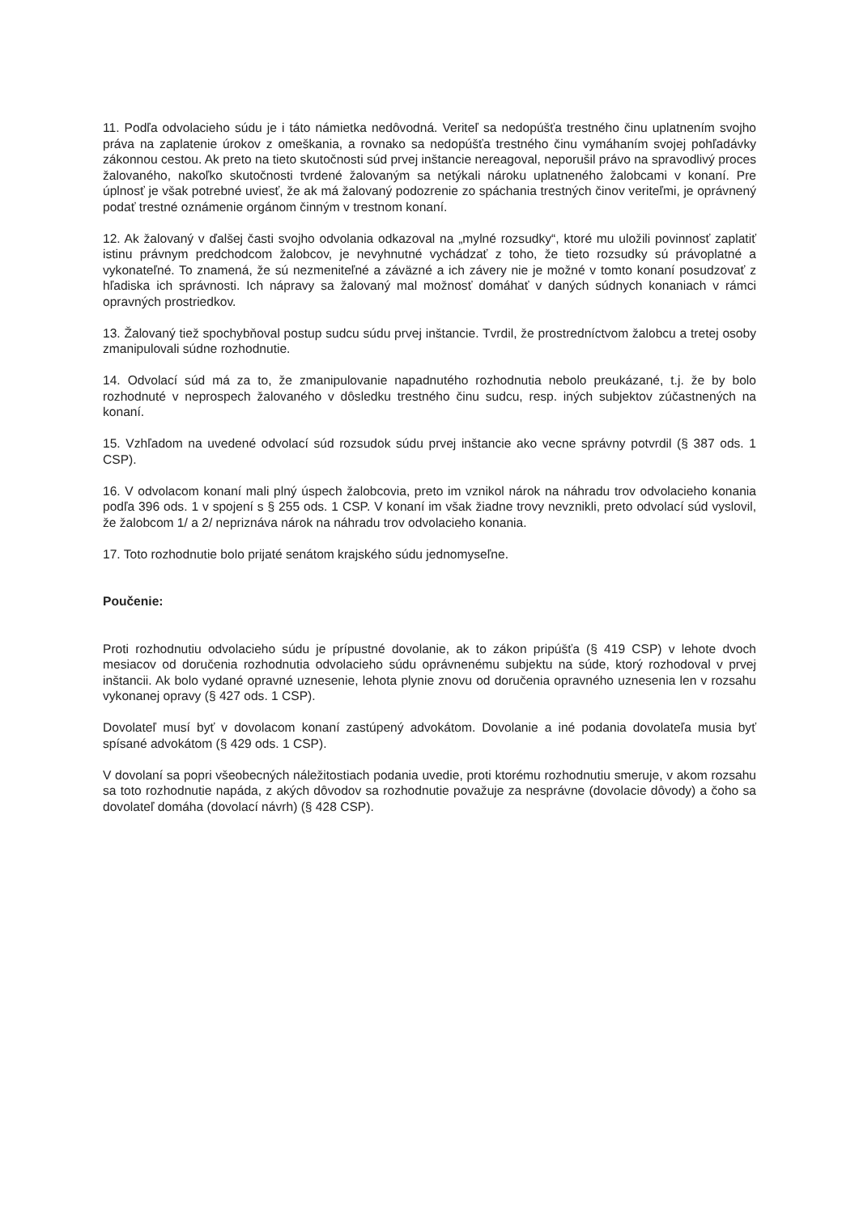11. Podľa odvolacieho súdu je i táto námietka nedôvodná. Veriteľ sa nedopúšťa trestného činu uplatnením svojho práva na zaplatenie úrokov z omeškania, a rovnako sa nedopúšťa trestného činu vymáhaním svojej pohľadávky zákonnou cestou. Ak preto na tieto skutočnosti súd prvej inštancie nereagoval, neporušil právo na spravodlivý proces žalovaného, nakoľko skutočnosti tvrdené žalovaným sa netýkali nároku uplatneného žalobcami v konaní. Pre úplnosť je však potrebné uviesť, že ak má žalovaný podozrenie zo spáchania trestných činov veriteľmi, je oprávnený podať trestné oznámenie orgánom činným v trestnom konaní.
12. Ak žalovaný v ďalšej časti svojho odvolania odkazoval na „mylné rozsudky“, ktoré mu uložili povinnosť zaplatiť istinu právnym predchodcom žalobcov, je nevyhnutné vychádzať z toho, že tieto rozsudky sú právoplatné a vykonateľné. To znamená, že sú nezmeniteľné a záväzné a ich závery nie je možné v tomto konaní posudzovať z hľadiska ich správnosti. Ich nápravy sa žalovaný mal možnosť domáhať v daných súdnych konaniach v rámci opravných prostriedkov.
13. Žalovaný tiež spochybňoval postup sudcu súdu prvej inštancie. Tvrdil, že prostredníctvom žalobcu a tretej osoby zmanipulovali súdne rozhodnutie.
14. Odvolací súd má za to, že zmanipulovanie napadnutého rozhodnutia nebolo preukázané, t.j. že by bolo rozhodnuté v neprospech žalovaného v dôsledku trestného činu sudcu, resp. iných subjektov zúčastnených na konaní.
15. Vzhľadom na uvedené odvolací súd rozsudok súdu prvej inštancie ako vecne správny potvrdil (§ 387 ods. 1 CSP).
16. V odvolacom konaní mali plný úspech žalobcovia, preto im vznikol nárok na náhradu trov odvolacieho konania podľa 396 ods. 1 v spojení s § 255 ods. 1 CSP. V konaní im však žiadne trovy nevznikli, preto odvolací súd vyslovil, že žalobcom 1/ a 2/ nepriznáva nárok na náhradu trov odvolacieho konania.
17. Toto rozhodnutie bolo prijaté senátom krajského súdu jednomyseľne.
Poučenie:
Proti rozhodnutiu odvolacieho súdu je prípustné dovolanie, ak to zákon pripúšťa (§ 419 CSP) v lehote dvoch mesiacov od doručenia rozhodnutia odvolacieho súdu oprávnenému subjektu na súde, ktorý rozhodoval v prvej inštancii. Ak bolo vydané opravné uznesenie, lehota plynie znovu od doručenia opravného uznesenia len v rozsahu vykonanej opravy (§ 427 ods. 1 CSP).
Dovolateľ musí byť v dovolacom konaní zastúpený advokátom. Dovolanie a iné podania dovolateľa musia byť spísané advokátom (§ 429 ods. 1 CSP).
V dovolaní sa popri všeobecných náležitostiach podania uvedie, proti ktorému rozhodnutiu smeruje, v akom rozsahu sa toto rozhodnutie napáda, z akých dôvodov sa rozhodnutie považuje za nesprávne (dovolacie dôvody) a čoho sa dovolateľ domáha (dovolací návrh) (§ 428 CSP).